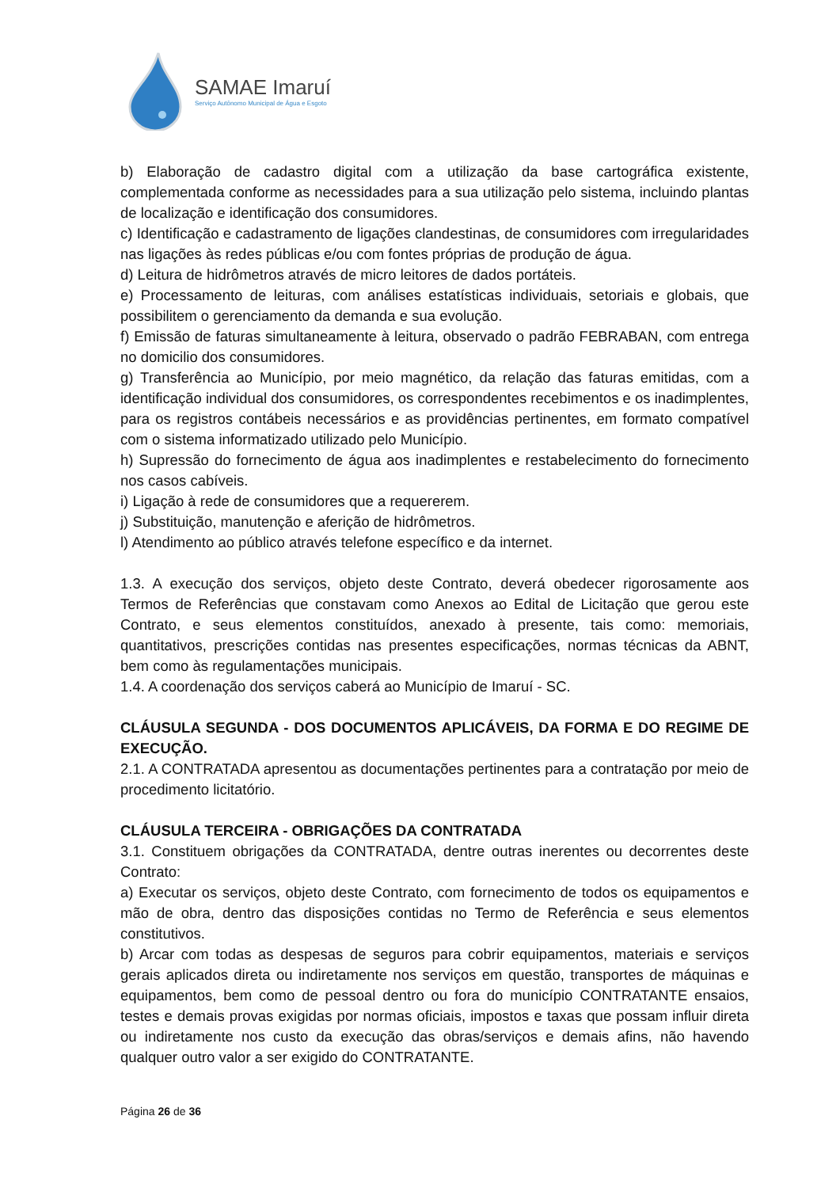SAMAE Imaruí
Serviço Autônomo Municipal de Água e Esgoto
b) Elaboração de cadastro digital com a utilização da base cartográfica existente, complementada conforme as necessidades para a sua utilização pelo sistema, incluindo plantas de localização e identificação dos consumidores.
c) Identificação e cadastramento de ligações clandestinas, de consumidores com irregularidades nas ligações às redes públicas e/ou com fontes próprias de produção de água.
d) Leitura de hidrômetros através de micro leitores de dados portáteis.
e) Processamento de leituras, com análises estatísticas individuais, setoriais e globais, que possibilitem o gerenciamento da demanda e sua evolução.
f) Emissão de faturas simultaneamente à leitura, observado o padrão FEBRABAN, com entrega no domicilio dos consumidores.
g) Transferência ao Município, por meio magnético, da relação das faturas emitidas, com a identificação individual dos consumidores, os correspondentes recebimentos e os inadimplentes, para os registros contábeis necessários e as providências pertinentes, em formato compatível com o sistema informatizado utilizado pelo Município.
h) Supressão do fornecimento de água aos inadimplentes e restabelecimento do fornecimento nos casos cabíveis.
i) Ligação à rede de consumidores que a requererem.
j) Substituição, manutenção e aferição de hidrômetros.
l) Atendimento ao público através telefone específico e da internet.
1.3. A execução dos serviços, objeto deste Contrato, deverá obedecer rigorosamente aos Termos de Referências que constavam como Anexos ao Edital de Licitação que gerou este Contrato, e seus elementos constituídos, anexado à presente, tais como: memoriais, quantitativos, prescrições contidas nas presentes especificações, normas técnicas da ABNT, bem como às regulamentações municipais.
1.4. A coordenação dos serviços caberá ao Município de Imaruí - SC.
CLÁUSULA SEGUNDA - DOS DOCUMENTOS APLICÁVEIS, DA FORMA E DO REGIME DE EXECUÇÃO.
2.1. A CONTRATADA apresentou as documentações pertinentes para a contratação por meio de procedimento licitatório.
CLÁUSULA TERCEIRA - OBRIGAÇÕES DA CONTRATADA
3.1. Constituem obrigações da CONTRATADA, dentre outras inerentes ou decorrentes deste Contrato:
a) Executar os serviços, objeto deste Contrato, com fornecimento de todos os equipamentos e mão de obra, dentro das disposições contidas no Termo de Referência e seus elementos constitutivos.
b) Arcar com todas as despesas de seguros para cobrir equipamentos, materiais e serviços gerais aplicados direta ou indiretamente nos serviços em questão, transportes de máquinas e equipamentos, bem como de pessoal dentro ou fora do município CONTRATANTE ensaios, testes e demais provas exigidas por normas oficiais, impostos e taxas que possam influir direta ou indiretamente nos custo da execução das obras/serviços e demais afins, não havendo qualquer outro valor a ser exigido do CONTRATANTE.
Página 26 de 36